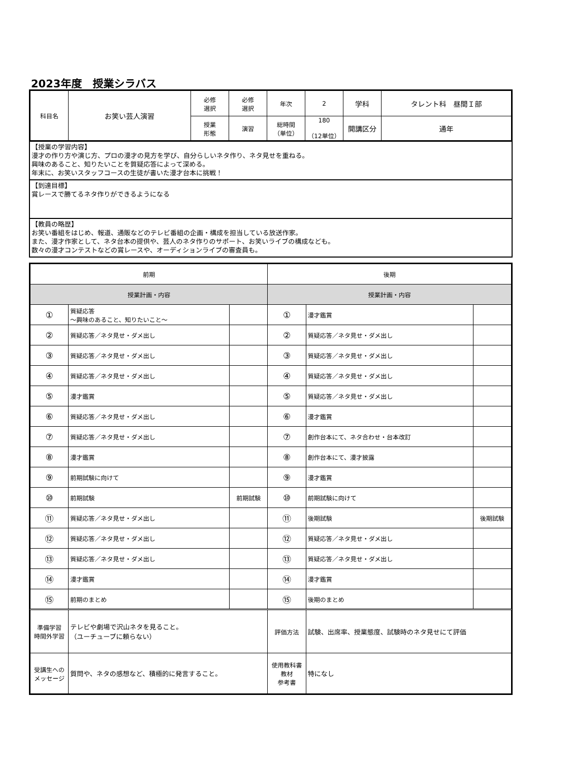2023年度　授業シラバス
| 科目名 | お笑い芸人演習 | 必修 選択 | 必修 選択 | 年次 | 2 | 学科 | タレント科 昼間Ｉ部 |
| | | 授業 形態 | 演習 | 総時間 （単位） | 180 （12単位） | 開講区分 | 通年 |
【授業の学習内容】
漫才の作り方や演じ方、プロの漫才の見方を学び、自分らしいネタ作り、ネタ見せを重ねる。
興味のあること、知りたいことを質疑応答によって深める。
年末に、お笑いスタッフコースの生徒が書いた漫才台本に挑戦！
【到達目標】
賞レースで勝てるネタ作りができるようになる
【教員の略歴】
お笑い番組をはじめ、報道、通販などのテレビ番組の企画・構成を担当している放送作家。
また、漫才作家として、ネタ台本の提供や、芸人のネタ作りのサポート、お笑いライブの構成なども。
数々の漫才コンテストなどの賞レースや、オーディションライブの審査員も。
| 前期 | | | 後期 | | |
| --- | --- | --- | --- | --- | --- |
| 授業計画・内容 | | | 授業計画・内容 | | |
| ① | 質疑応答 ～興味のあること、知りたいこと～ | | ① | 漫才鑑賞 | |
| ② | 質疑応答／ネタ見せ・ダメ出し | | ② | 質疑応答／ネタ見せ・ダメ出し | |
| ③ | 質疑応答／ネタ見せ・ダメ出し | | ③ | 質疑応答／ネタ見せ・ダメ出し | |
| ④ | 質疑応答／ネタ見せ・ダメ出し | | ④ | 質疑応答／ネタ見せ・ダメ出し | |
| ⑤ | 漫才鑑賞 | | ⑤ | 質疑応答／ネタ見せ・ダメ出し | |
| ⑥ | 質疑応答／ネタ見せ・ダメ出し | | ⑥ | 漫才鑑賞 | |
| ⑦ | 質疑応答／ネタ見せ・ダメ出し | | ⑦ | 創作台本にて、ネタ合わせ・台本改訂 | |
| ⑧ | 漫才鑑賞 | | ⑧ | 創作台本にて、漫才披露 | |
| ⑨ | 前期試験に向けて | | ⑨ | 漫才鑑賞 | |
| ⑩ | 前期試験 | 前期試験 | ⑩ | 前期試験に向けて | |
| ⑪ | 質疑応答／ネタ見せ・ダメ出し | | ⑪ | 後期試験 | 後期試験 |
| ⑫ | 質疑応答／ネタ見せ・ダメ出し | | ⑫ | 質疑応答／ネタ見せ・ダメ出し | |
| ⑬ | 質疑応答／ネタ見せ・ダメ出し | | ⑬ | 質疑応答／ネタ見せ・ダメ出し | |
| ⑭ | 漫才鑑賞 | | ⑭ | 漫才鑑賞 | |
| ⑮ | 前期のまとめ | | ⑮ | 後期のまとめ | |
| 準備学習 時間外学習 | テレビや劇場で沢山ネタを見ること。 （ユーチューブに頼らない） | | 評価方法 | 試験、出席率、授業態度、試験時のネタ見せにて評価 | |
| 受講生への メッセージ | 質問や、ネタの感想など、積極的に発言すること。 | | 使用教科書 教材 参考書 | 特になし | |